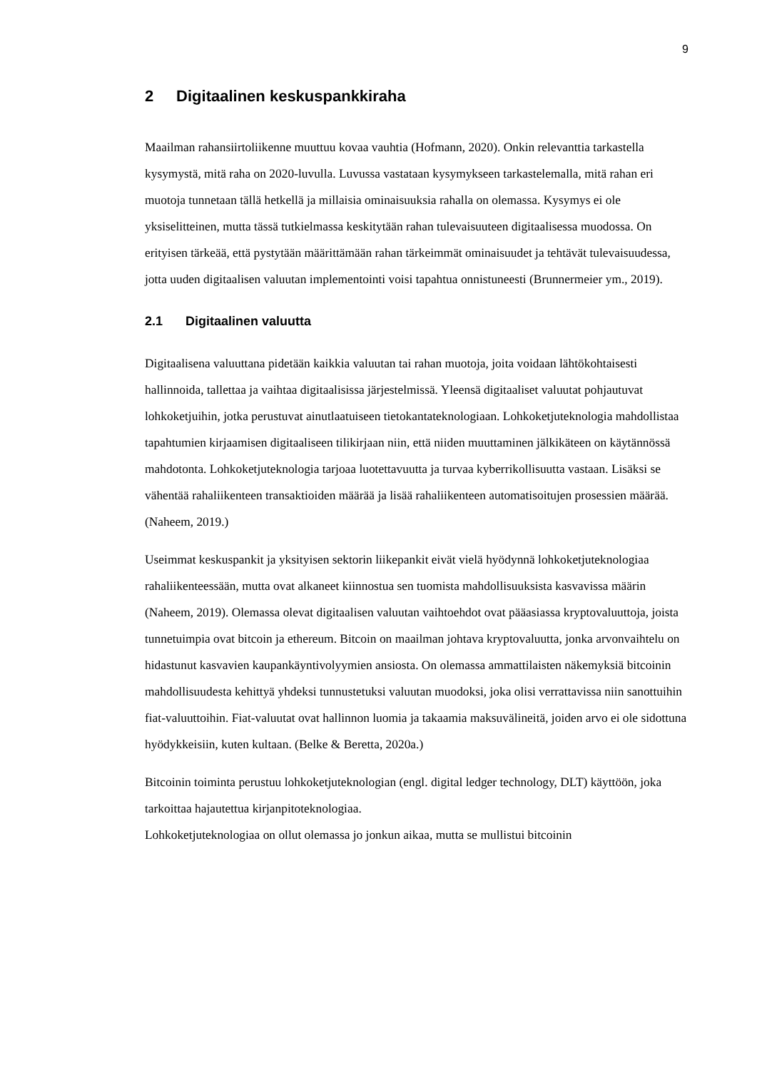9
2 Digitaalinen keskuspankkiraha
Maailman rahansiirtoliikenne muuttuu kovaa vauhtia (Hofmann, 2020). Onkin relevanttia tarkastella kysymystä, mitä raha on 2020-luvulla. Luvussa vastataan kysymykseen tarkastelemalla, mitä rahan eri muotoja tunnetaan tällä hetkellä ja millaisia ominaisuuksia rahalla on olemassa. Kysymys ei ole yksiselitteinen, mutta tässä tutkielmassa keskitytään rahan tulevaisuuteen digitaalisessa muodossa. On erityisen tärkeää, että pystytään määrittämään rahan tärkeimmät ominaisuudet ja tehtävät tulevaisuudessa, jotta uuden digitaalisen valuutan implementointi voisi tapahtua onnistuneesti (Brunnermeier ym., 2019).
2.1 Digitaalinen valuutta
Digitaalisena valuuttana pidetään kaikkia valuutan tai rahan muotoja, joita voidaan lähtökohtaisesti hallinnoida, tallettaa ja vaihtaa digitaalisissa järjestelmissä. Yleensä digitaaliset valuutat pohjautuvat lohkoketjuihin, jotka perustuvat ainutlaatuiseen tietokantateknologiaan. Lohkoketjuteknologia mahdollistaa tapahtumien kirjaamisen digitaaliseen tilikirjaan niin, että niiden muuttaminen jälkikäteen on käytännössä mahdotonta. Lohkoketjuteknologia tarjoaa luotettavuutta ja turvaa kyberrikollisuutta vastaan. Lisäksi se vähentää rahaliikenteen transaktioiden määrää ja lisää rahaliikenteen automatisoitujen prosessien määrää. (Naheem, 2019.)
Useimmat keskuspankit ja yksityisen sektorin liikepankit eivät vielä hyödynnä lohkoketjuteknologiaa rahaliikenteessään, mutta ovat alkaneet kiinnostua sen tuomista mahdollisuuksista kasvavissa määrin (Naheem, 2019). Olemassa olevat digitaalisen valuutan vaihtoehdot ovat pääasiassa kryptovaluuttoja, joista tunnetuimpia ovat bitcoin ja ethereum. Bitcoin on maailman johtava kryptovaluutta, jonka arvonvaihtelu on hidastunut kasvavien kaupankäyntivolyymien ansiosta. On olemassa ammattilaisten näkemyksiä bitcoinin mahdollisuudesta kehittyä yhdeksi tunnustetuksi valuutan muodoksi, joka olisi verrattavissa niin sanottuihin fiat-valuuttoihin. Fiat-valuutat ovat hallinnon luomia ja takaamia maksuvälineitä, joiden arvo ei ole sidottuna hyödykkeisiin, kuten kultaan. (Belke & Beretta, 2020a.)
Bitcoinin toiminta perustuu lohkoketjuteknologian (engl. digital ledger technology, DLT) käyttöön, joka tarkoittaa hajautettua kirjanpitoteknologiaa.
Lohkoketjuteknologiaa on ollut olemassa jo jonkun aikaa, mutta se mullistui bitcoinin